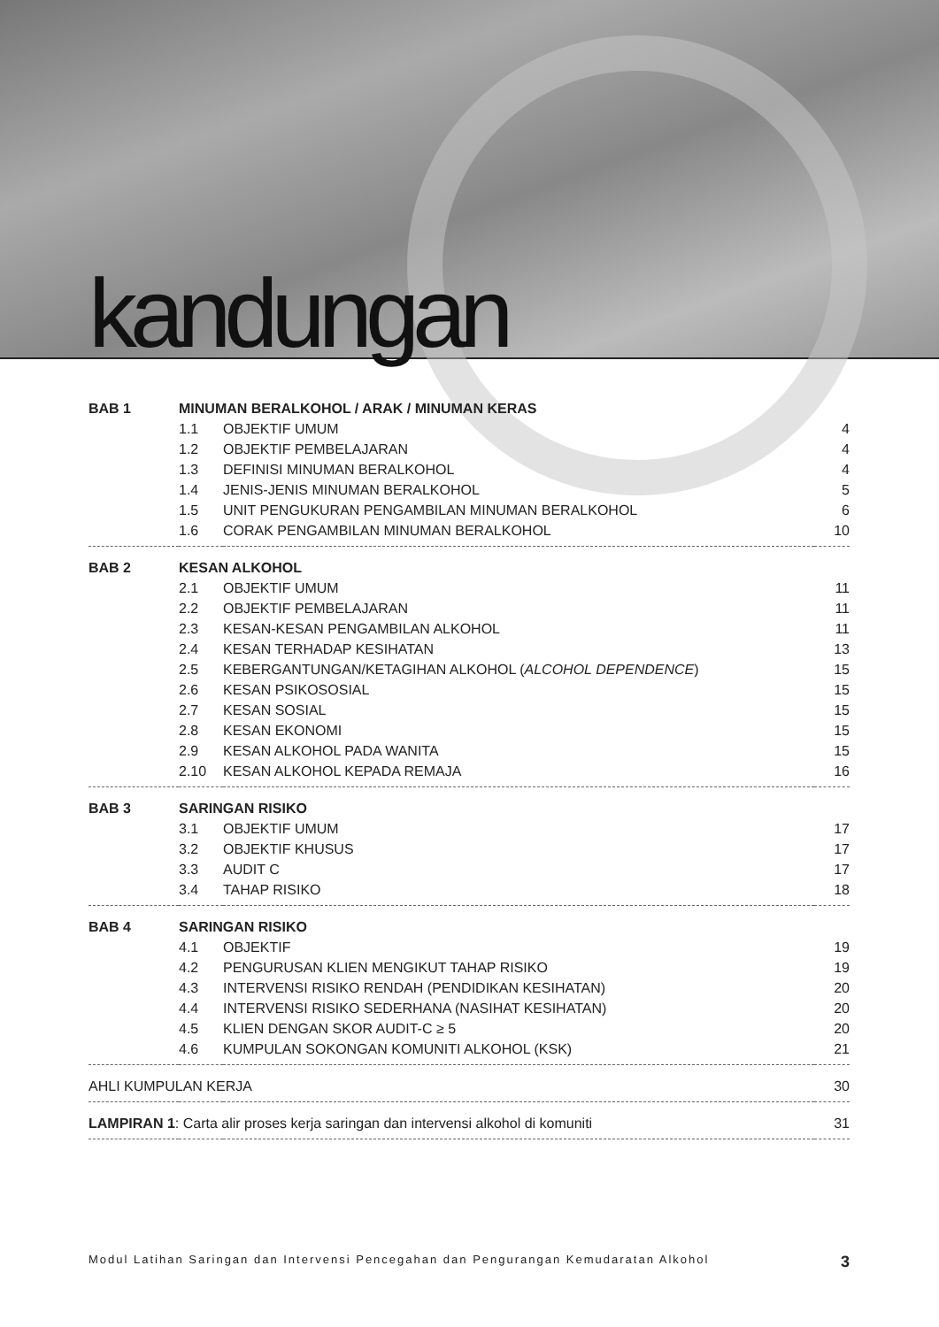kandungan
| BAB 1 | MINUMAN BERALKOHOL / ARAK / MINUMAN KERAS | | |
| | 1.1 | OBJEKTIF UMUM | 4 |
| | 1.2 | OBJEKTIF PEMBELAJARAN | 4 |
| | 1.3 | DEFINISI MINUMAN BERALKOHOL | 4 |
| | 1.4 | JENIS-JENIS MINUMAN BERALKOHOL | 5 |
| | 1.5 | UNIT PENGUKURAN PENGAMBILAN MINUMAN BERALKOHOL | 6 |
| | 1.6 | CORAK PENGAMBILAN MINUMAN BERALKOHOL | 10 |
| BAB 2 | KESAN ALKOHOL | | |
| | 2.1 | OBJEKTIF UMUM | 11 |
| | 2.2 | OBJEKTIF PEMBELAJARAN | 11 |
| | 2.3 | KESAN-KESAN PENGAMBILAN ALKOHOL | 11 |
| | 2.4 | KESAN TERHADAP KESIHATAN | 13 |
| | 2.5 | KEBERGANTUNGAN/KETAGIHAN ALKOHOL ( ALCOHOL DEPENDENCE ) | 15 |
| | 2.6 | KESAN PSIKOSOSIAL | 15 |
| | 2.7 | KESAN SOSIAL | 15 |
| | 2.8 | KESAN EKONOMI | 15 |
| | 2.9 | KESAN ALKOHOL PADA WANITA | 15 |
| | 2.10 | KESAN ALKOHOL KEPADA REMAJA | 16 |
| BAB 3 | SARINGAN RISIKO | | |
| | 3.1 | OBJEKTIF UMUM | 17 |
| | 3.2 | OBJEKTIF KHUSUS | 17 |
| | 3.3 | AUDIT C | 17 |
| | 3.4 | TAHAP RISIKO | 18 |
| BAB 4 | SARINGAN RISIKO | | |
| | 4.1 | OBJEKTIF | 19 |
| | 4.2 | PENGURUSAN KLIEN MENGIKUT TAHAP RISIKO | 19 |
| | 4.3 | INTERVENSI RISIKO RENDAH (PENDIDIKAN KESIHATAN) | 20 |
| | 4.4 | INTERVENSI RISIKO SEDERHANA (NASIHAT KESIHATAN) | 20 |
| | 4.5 | KLIEN DENGAN SKOR AUDIT-C ≥ 5 | 20 |
| | 4.6 | KUMPULAN SOKONGAN KOMUNITI ALKOHOL (KSK) | 21 |
| AHLI KUMPULAN KERJA | | | 30 |
| LAMPIRAN 1 : Carta alir proses kerja saringan dan intervensi alkohol di komuniti | | | 31 |
Modul Latihan Saringan dan Intervensi Pencegahan dan Pengurangan Kemudaratan Alkohol 3